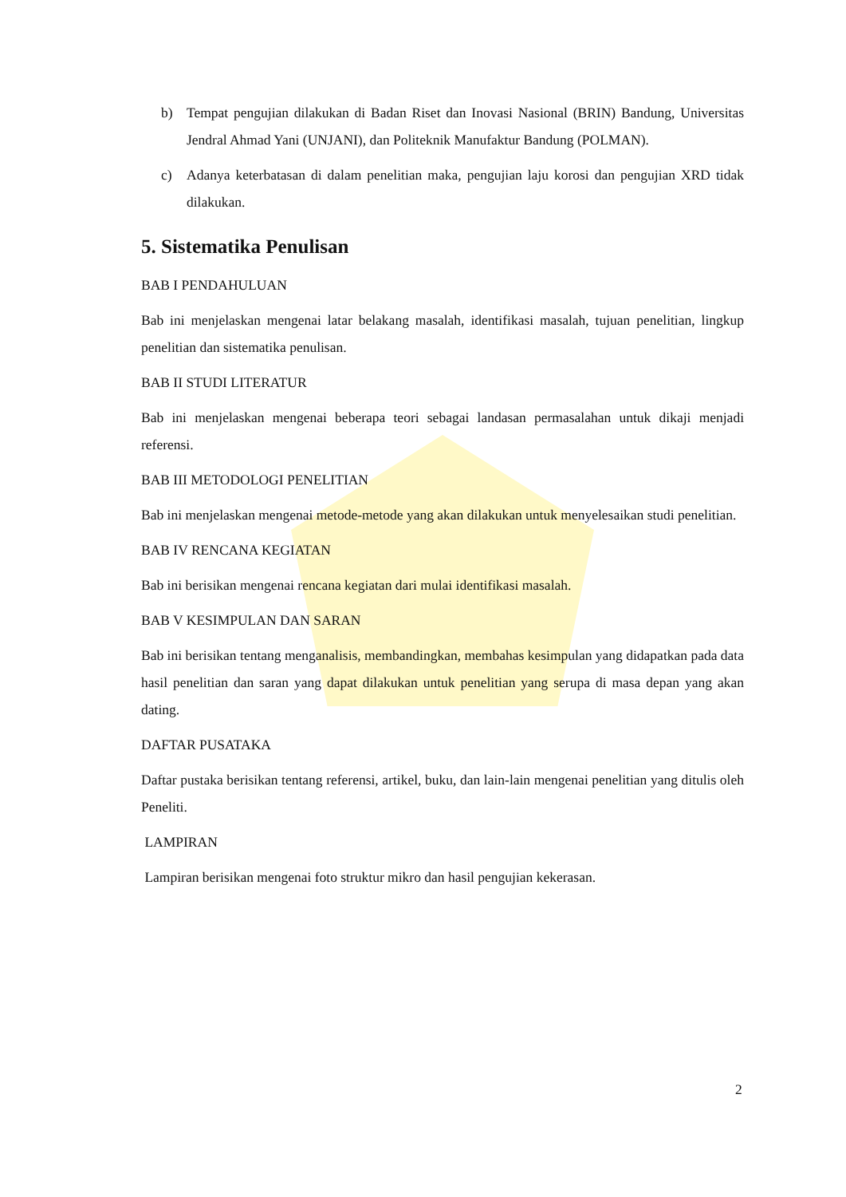b) Tempat pengujian dilakukan di Badan Riset dan Inovasi Nasional (BRIN) Bandung, Universitas Jendral Ahmad Yani (UNJANI), dan Politeknik Manufaktur Bandung (POLMAN).
c) Adanya keterbatasan di dalam penelitian maka, pengujian laju korosi dan pengujian XRD tidak dilakukan.
5. Sistematika Penulisan
BAB I PENDAHULUAN
Bab ini menjelaskan mengenai latar belakang masalah, identifikasi masalah, tujuan penelitian, lingkup penelitian dan sistematika penulisan.
BAB II STUDI LITERATUR
Bab ini menjelaskan mengenai beberapa teori sebagai landasan permasalahan untuk dikaji menjadi referensi.
BAB III METODOLOGI PENELITIAN
Bab ini menjelaskan mengenai metode-metode yang akan dilakukan untuk menyelesaikan studi penelitian.
BAB IV RENCANA KEGIATAN
Bab ini berisikan mengenai rencana kegiatan dari mulai identifikasi masalah.
BAB V KESIMPULAN DAN SARAN
Bab ini berisikan tentang menganalisis, membandingkan, membahas kesimpulan yang didapatkan pada data hasil penelitian dan saran yang dapat dilakukan untuk penelitian yang serupa di masa depan yang akan dating.
DAFTAR PUSATAKA
Daftar pustaka berisikan tentang referensi, artikel, buku, dan lain-lain mengenai penelitian yang ditulis oleh Peneliti.
LAMPIRAN
Lampiran berisikan mengenai foto struktur mikro dan hasil pengujian kekerasan.
2